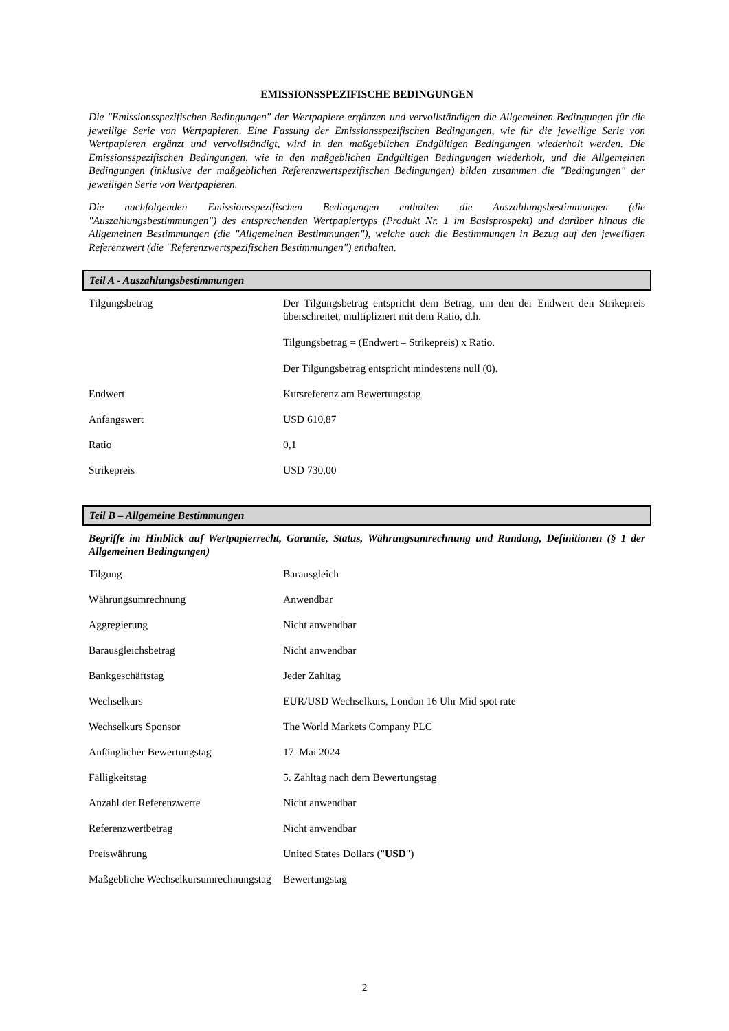EMISSIONSSPEZIFISCHE BEDINGUNGEN
Die "Emissionsspezifischen Bedingungen" der Wertpapiere ergänzen und vervollständigen die Allgemeinen Bedingungen für die jeweilige Serie von Wertpapieren. Eine Fassung der Emissionsspezifischen Bedingungen, wie für die jeweilige Serie von Wertpapieren ergänzt und vervollständigt, wird in den maßgeblichen Endgültigen Bedingungen wiederholt werden. Die Emissionsspezifischen Bedingungen, wie in den maßgeblichen Endgültigen Bedingungen wiederholt, und die Allgemeinen Bedingungen (inklusive der maßgeblichen Referenzwertspezifischen Bedingungen) bilden zusammen die "Bedingungen" der jeweiligen Serie von Wertpapieren.
Die nachfolgenden Emissionsspezifischen Bedingungen enthalten die Auszahlungsbestimmungen (die "Auszahlungsbestimmungen") des entsprechenden Wertpapiertyps (Produkt Nr. 1 im Basisprospekt) und darüber hinaus die Allgemeinen Bestimmungen (die "Allgemeinen Bestimmungen"), welche auch die Bestimmungen in Bezug auf den jeweiligen Referenzwert (die "Referenzwertspezifischen Bestimmungen") enthalten.
Teil A - Auszahlungsbestimmungen
| Tilgungsbetrag | Der Tilgungsbetrag entspricht dem Betrag, um den der Endwert den Strikepreis überschreitet, multipliziert mit dem Ratio, d.h. Tilgungsbetrag = (Endwert – Strikepreis) x Ratio. Der Tilgungsbetrag entspricht mindestens null (0). |
| Endwert | Kursreferenz am Bewertungstag |
| Anfangswert | USD 610,87 |
| Ratio | 0,1 |
| Strikepreis | USD 730,00 |
Teil B – Allgemeine Bestimmungen
Begriffe im Hinblick auf Wertpapierrecht, Garantie, Status, Währungsumrechnung und Rundung, Definitionen (§ 1 der Allgemeinen Bedingungen)
| Tilgung | Barausgleich |
| Währungsumrechnung | Anwendbar |
| Aggregierung | Nicht anwendbar |
| Barausgleichsbetrag | Nicht anwendbar |
| Bankgeschäftstag | Jeder Zahltag |
| Wechselkurs | EUR/USD Wechselkurs, London 16 Uhr Mid spot rate |
| Wechselkurs Sponsor | The World Markets Company PLC |
| Anfänglicher Bewertungstag | 17. Mai 2024 |
| Fälligkeitstag | 5. Zahltag nach dem Bewertungstag |
| Anzahl der Referenzwerte | Nicht anwendbar |
| Referenzwertbetrag | Nicht anwendbar |
| Preiswährung | United States Dollars (" USD ") |
| Maßgebliche Wechselkursumrechnungstag | Bewertungstag |
2